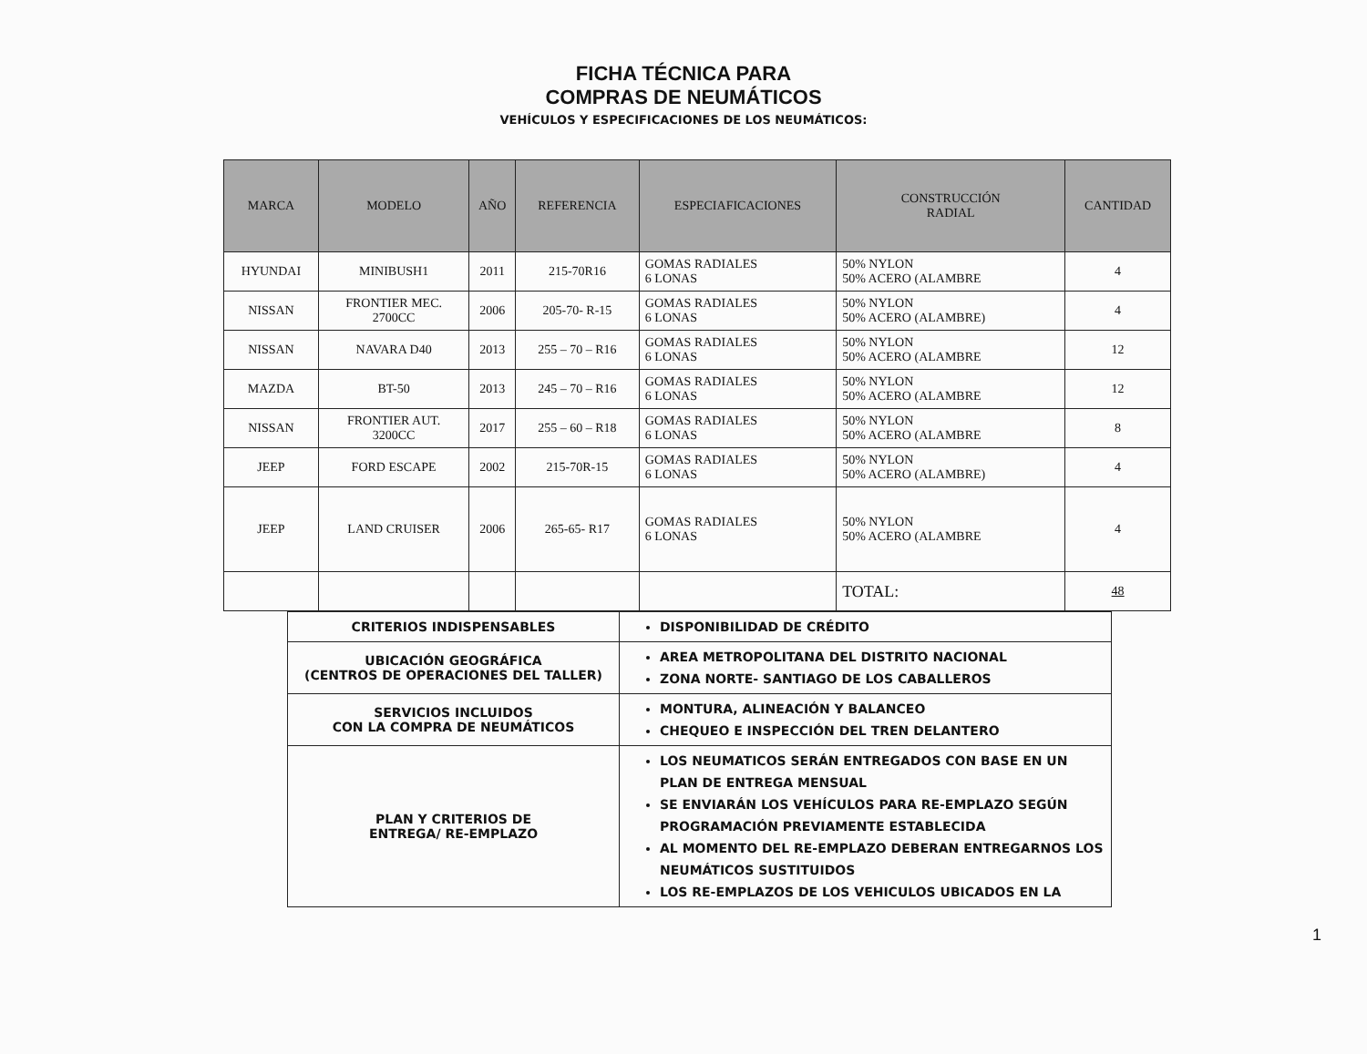FICHA TÉCNICA PARA
COMPRAS DE NEUMÁTICOS
VEHÍCULOS Y ESPECIFICACIONES DE LOS NEUMÁTICOS:
| MARCA | MODELO | AÑO | REFERENCIA | ESPECIAFICACIONES | CONSTRUCCIÓN RADIAL | CANTIDAD |
| --- | --- | --- | --- | --- | --- | --- |
| HYUNDAI | MINIBUSH1 | 2011 | 215-70R16 | GOMAS RADIALES 6 LONAS | 50% NYLON 50% ACERO (ALAMBRE | 4 |
| NISSAN | FRONTIER MEC. 2700CC | 2006 | 205-70- R-15 | GOMAS RADIALES 6 LONAS | 50% NYLON 50% ACERO (ALAMBRE) | 4 |
| NISSAN | NAVARA D40 | 2013 | 255 – 70 – R16 | GOMAS RADIALES 6 LONAS | 50% NYLON 50% ACERO (ALAMBRE | 12 |
| MAZDA | BT-50 | 2013 | 245 – 70 – R16 | GOMAS RADIALES 6 LONAS | 50% NYLON 50% ACERO (ALAMBRE | 12 |
| NISSAN | FRONTIER AUT. 3200CC | 2017 | 255 – 60 – R18 | GOMAS RADIALES 6 LONAS | 50% NYLON 50% ACERO (ALAMBRE | 8 |
| JEEP | FORD ESCAPE | 2002 | 215-70R-15 | GOMAS RADIALES 6 LONAS | 50% NYLON 50% ACERO (ALAMBRE) | 4 |
| JEEP | LAND CRUISER | 2006 | 265-65- R17 | GOMAS RADIALES 6 LONAS | 50% NYLON 50% ACERO (ALAMBRE | 4 |
| | | | | | TOTAL: | 48 |
| CRITERIOS INDISPENSABLES | DISPONIBILIDAD DE CRÉDITO |
| UBICACIÓN GEOGRÁFICA (CENTROS DE OPERACIONES DEL TALLER) | AREA METROPOLITANA DEL DISTRITO NACIONAL ZONA NORTE- SANTIAGO DE LOS CABALLEROS |
| SERVICIOS INCLUIDOS CON LA COMPRA DE NEUMÁTICOS | MONTURA, ALINEACIÓN Y BALANCEO CHEQUEO E INSPECCIÓN DEL TREN DELANTERO |
| PLAN Y CRITERIOS DE ENTREGA/ RE-EMPLAZO | LOS NEUMATICOS SERÁN ENTREGADOS CON BASE EN UN PLAN DE ENTREGA MENSUAL SE ENVIARÁN LOS VEHÍCULOS PARA RE-EMPLAZO SEGÚN PROGRAMACIÓN PREVIAMENTE ESTABLECIDA AL MOMENTO DEL RE-EMPLAZO DEBERAN ENTREGARNOS LOS NEUMÁTICOS SUSTITUIDOS LOS RE-EMPLAZOS DE LOS VEHICULOS UBICADOS EN LA |
1